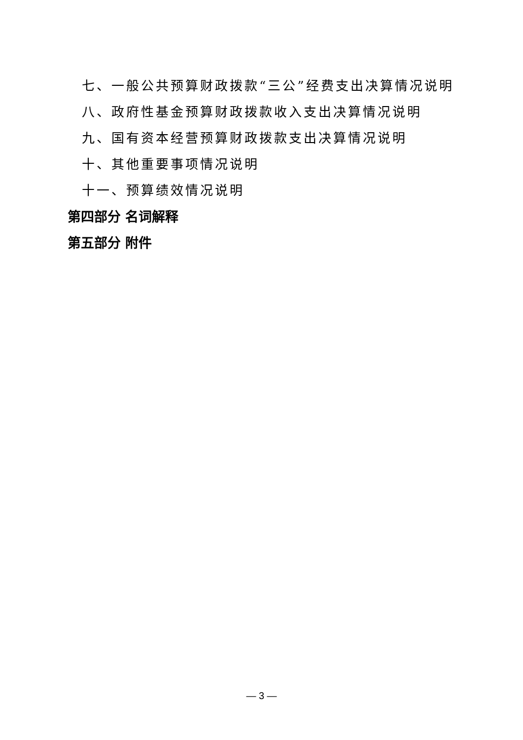七、一般公共预算财政拨款“三公”经费支出决算情况说明
八、政府性基金预算财政拨款收入支出决算情况说明
九、国有资本经营预算财政拨款支出决算情况说明
十、其他重要事项情况说明
十一、预算绩效情况说明
第四部分 名词解释
第五部分 附件
— 3 —